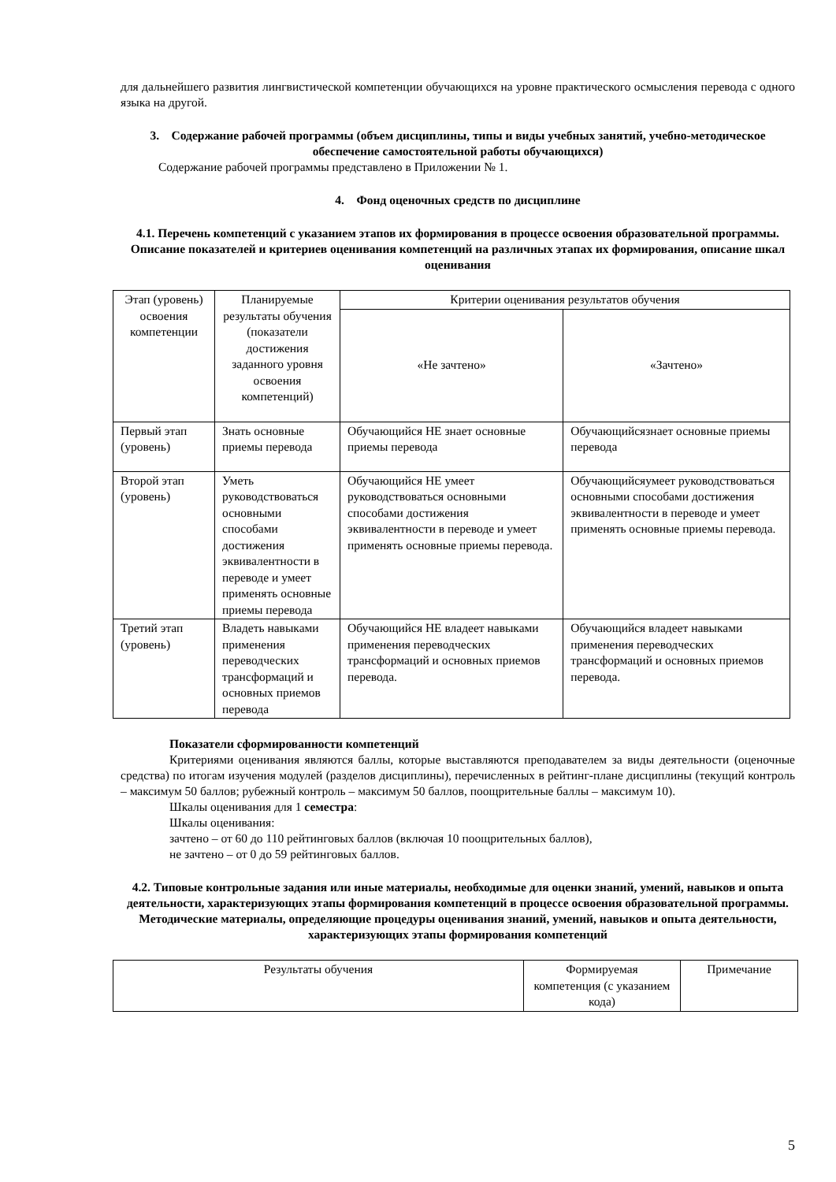для дальнейшего развития лингвистической компетенции обучающихся на уровне практического осмысления перевода с одного языка на другой.
3. Содержание рабочей программы (объем дисциплины, типы и виды учебных занятий, учебно-методическое обеспечение самостоятельной работы обучающихся)
Содержание рабочей программы представлено в Приложении № 1.
4. Фонд оценочных средств по дисциплине
4.1. Перечень компетенций с указанием этапов их формирования в процессе освоения образовательной программы. Описание показателей и критериев оценивания компетенций на различных этапах их формирования, описание шкал оценивания
| Этап (уровень) освоения компетенции | Планируемые результаты обучения (показатели достижения заданного уровня освоения компетенций) | Критерии оценивания результатов обучения | |
| | | «Не зачтено» | «Зачтено» |
| Первый этап (уровень) | Знать основные приемы перевода | Обучающийся НЕ знает основные приемы перевода | Обучающийсязнает основные приемы перевода |
| Второй этап (уровень) | Уметь руководствоваться основными способами достижения эквивалентности в переводе и умеет применять основные приемы перевода | Обучающийся НЕ умеет руководствоваться основными способами достижения эквивалентности в переводе и умеет применять основные приемы перевода. | Обучающийсяумеет руководствоваться основными способами достижения эквивалентности в переводе и умеет применять основные приемы перевода. |
| Третий этап (уровень) | Владеть навыками применения переводческих трансформаций и основных приемов перевода | Обучающийся НЕ владеет навыками применения переводческих трансформаций и основных приемов перевода. | Обучающийся владеет навыками применения переводческих трансформаций и основных приемов перевода. |
Показатели сформированности компетенций
Критериями оценивания являются баллы, которые выставляются преподавателем за виды деятельности (оценочные средства) по итогам изучения модулей (разделов дисциплины), перечисленных в рейтинг-плане дисциплины (текущий контроль – максимум 50 баллов; рубежный контроль – максимум 50 баллов, поощрительные баллы – максимум 10).
Шкалы оценивания для 1 семестра:
Шкалы оценивания:
зачтено – от 60 до 110 рейтинговых баллов (включая 10 поощрительных баллов),
не зачтено – от 0 до 59 рейтинговых баллов.
4.2. Типовые контрольные задания или иные материалы, необходимые для оценки знаний, умений, навыков и опыта деятельности, характеризующих этапы формирования компетенций в процессе освоения образовательной программы. Методические материалы, определяющие процедуры оценивания знаний, умений, навыков и опыта деятельности, характеризующих этапы формирования компетенций
| Результаты обучения | Формируемая компетенция (с указанием кода) | Примечание |
5